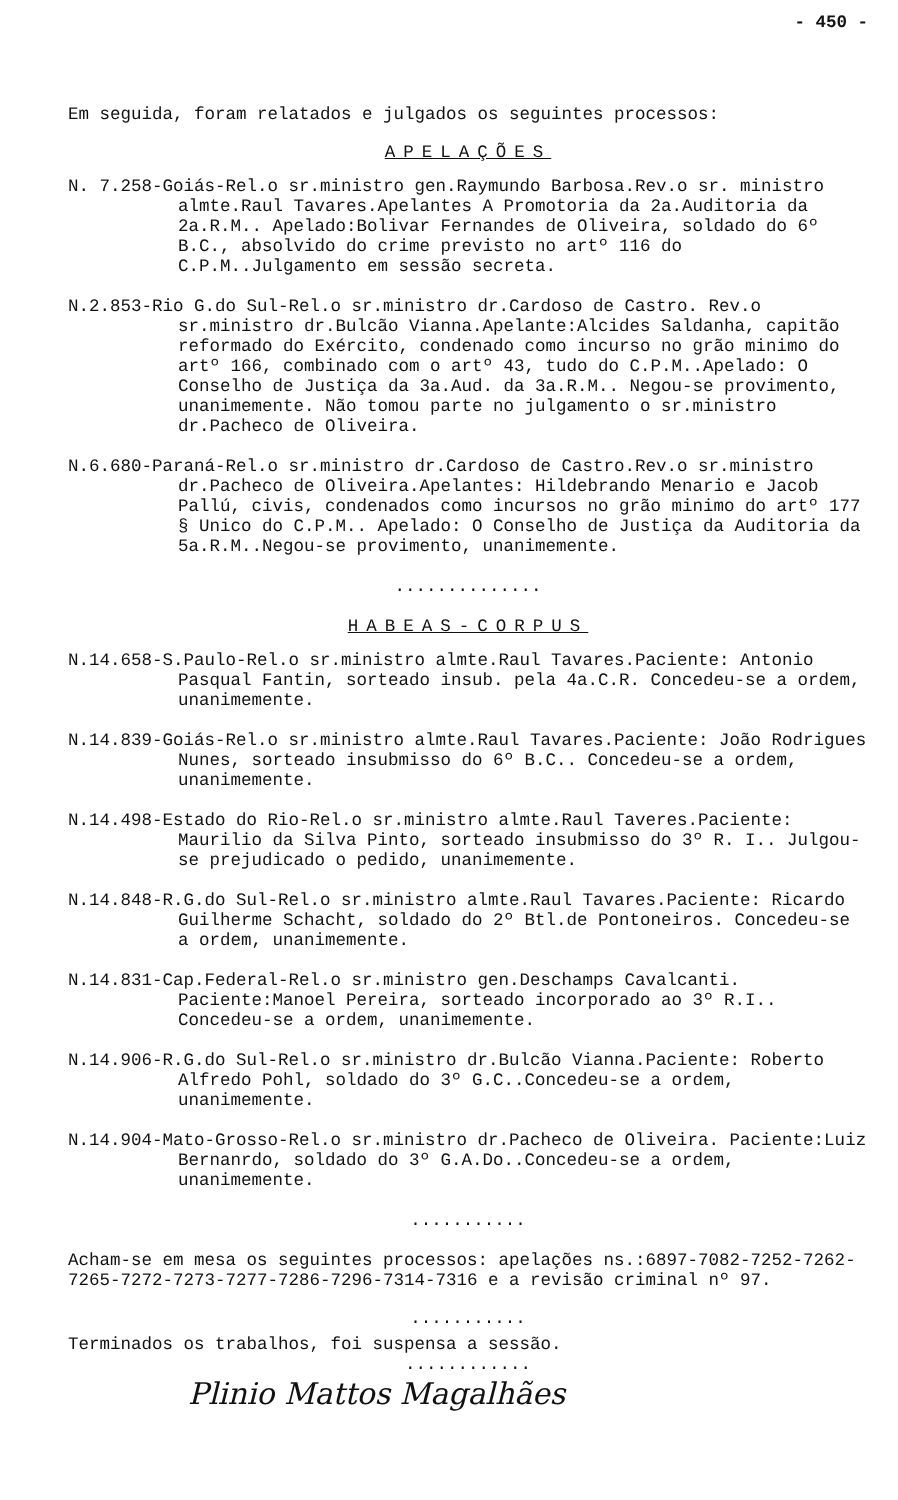- 450 -
Em seguida, foram relatados e julgados os seguintes processos:
APELAÇÕES
N. 7.258-Goiás-Rel.o sr.ministro gen.Raymundo Barbosa.Rev.o sr. ministro almte.Raul Tavares.Apelantes A Promotoria da 2a.Auditoria da 2a.R.M.. Apelado:Bolivar Fernandes de Oliveira, soldado do 6º B.C., absolvido do crime previsto no artº 116 do C.P.M..Julgamento em sessão secreta.
N.2.853-Rio G.do Sul-Rel.o sr.ministro dr.Cardoso de Castro. Rev.o sr.ministro dr.Bulcão Vianna.Apelante:Alcides Saldanha, capitão reformado do Exército, condenado como incurso no grão minimo do artº 166, combinado com o artº 43, tudo do C.P.M..Apelado: O Conselho de Justiça da 3a.Aud. da 3a.R.M.. Negou-se provimento, unanimemente. Não tomou parte no julgamento o sr.ministro dr.Pacheco de Oliveira.
N.6.680-Paraná-Rel.o sr.ministro dr.Cardoso de Castro.Rev.o sr.ministro dr.Pacheco de Oliveira.Apelantes: Hildebrando Menario e Jacob Pallú, civis, condenados como incursos no grão minimo do artº 177 § Unico do C.P.M.. Apelado: O Conselho de Justiça da Auditoria da 5a.R.M..Negou-se provimento, unanimemente.
..............
HABEAS-CORPUS
N.14.658-S.Paulo-Rel.o sr.ministro almte.Raul Tavares.Paciente: Antonio Pasqual Fantin, sorteado insub. pela 4a.C.R. Concedeu-se a ordem, unanimemente.
N.14.839-Goiás-Rel.o sr.ministro almte.Raul Tavares.Paciente: João Rodrigues Nunes, sorteado insubmisso do 6º B.C.. Concedeu-se a ordem, unanimemente.
N.14.498-Estado do Rio-Rel.o sr.ministro almte.Raul Taveres.Paciente: Maurilio da Silva Pinto, sorteado insubmisso do 3º R. I.. Julgou-se prejudicado o pedido, unanimemente.
N.14.848-R.G.do Sul-Rel.o sr.ministro almte.Raul Tavares.Paciente: Ricardo Guilherme Schacht, soldado do 2º Btl.de Pontoneiros. Concedeu-se a ordem, unanimemente.
N.14.831-Cap.Federal-Rel.o sr.ministro gen.Deschamps Cavalcanti. Paciente:Manoel Pereira, sorteado incorporado ao 3º R.I.. Concedeu-se a ordem, unanimemente.
N.14.906-R.G.do Sul-Rel.o sr.ministro dr.Bulcão Vianna.Paciente: Roberto Alfredo Pohl, soldado do 3º G.C..Concedeu-se a ordem, unanimemente.
N.14.904-Mato-Grosso-Rel.o sr.ministro dr.Pacheco de Oliveira. Paciente:Luiz Bernanrdo, soldado do 3º G.A.Do..Concedeu-se a ordem, unanimemente.
...........
Acham-se em mesa os seguintes processos: apelações ns.:6897-7082-7252-7262-7265-7272-7273-7277-7286-7296-7314-7316 e a revisão criminal nº 97.
...........
Terminados os trabalhos, foi suspensa a sessão.
............
Plinio Mattos Magalhães